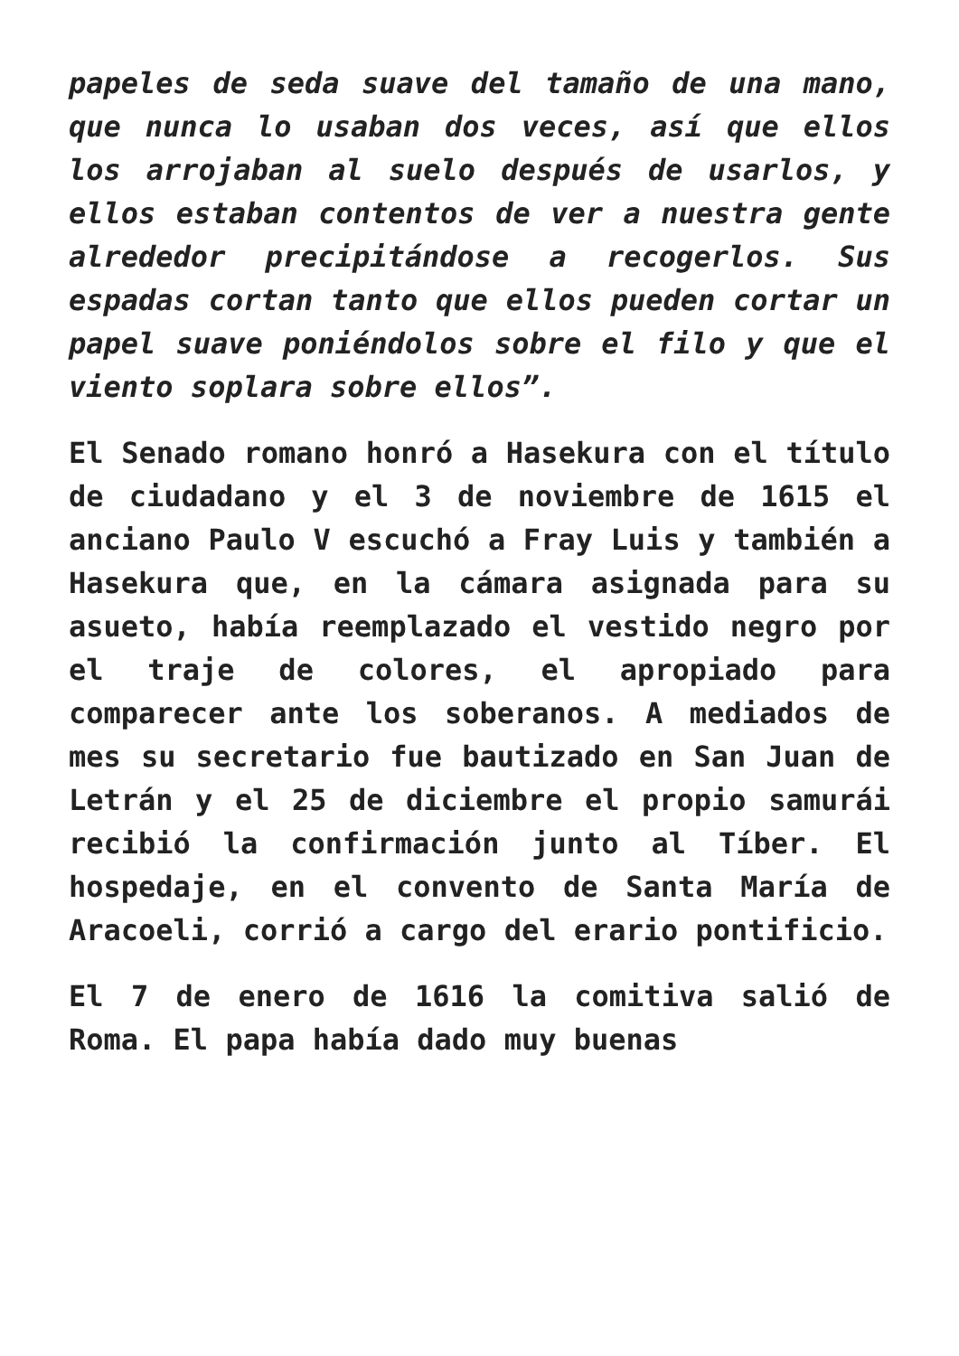papeles de seda suave del tamaño de una mano, que nunca lo usaban dos veces, así que ellos los arrojaban al suelo después de usarlos, y ellos estaban contentos de ver a nuestra gente alrededor precipitándose a recogerlos. Sus espadas cortan tanto que ellos pueden cortar un papel suave poniéndolos sobre el filo y que el viento soplara sobre ellos”.
El Senado romano honró a Hasekura con el título de ciudadano y el 3 de noviembre de 1615 el anciano Paulo V escuchó a Fray Luis y también a Hasekura que, en la cámara asignada para su asueto, había reemplazado el vestido negro por el traje de colores, el apropiado para comparecer ante los soberanos. A mediados de mes su secretario fue bautizado en San Juan de Letrán y el 25 de diciembre el propio samurái recibió la confirmación junto al Tíber. El hospedaje, en el convento de Santa María de Aracoeli, corrió a cargo del erario pontificio.
El 7 de enero de 1616 la comitiva salió de Roma. El papa había dado muy buenas